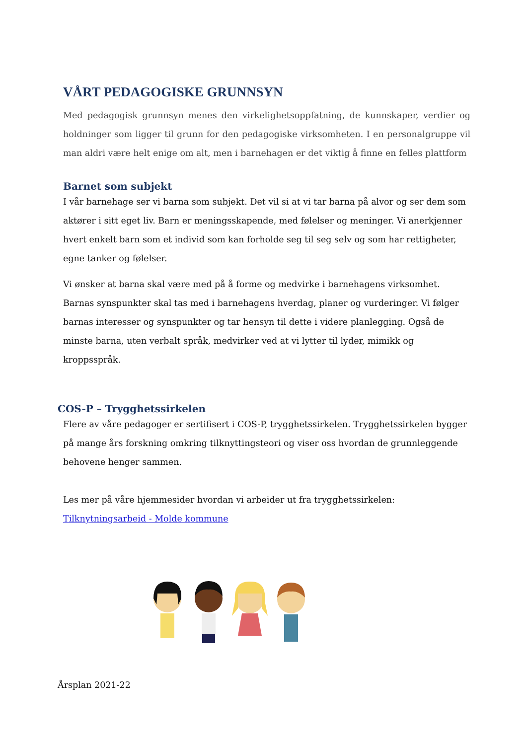VÅRT PEDAGOGISKE GRUNNSYN
Med pedagogisk grunnsyn menes den virkelighetsoppfatning, de kunnskaper, verdier og holdninger som ligger til grunn for den pedagogiske virksomheten. I en personalgruppe vil man aldri være helt enige om alt, men i barnehagen er det viktig å finne en felles plattform
Barnet som subjekt
I vår barnehage ser vi barna som subjekt. Det vil si at vi tar barna på alvor og ser dem som aktører i sitt eget liv. Barn er meningsskapende, med følelser og meninger. Vi anerkjenner hvert enkelt barn som et individ som kan forholde seg til seg selv og som har rettigheter, egne tanker og følelser.
Vi ønsker at barna skal være med på å forme og medvirke i barnehagens virksomhet. Barnas synspunkter skal tas med i barnehagens hverdag, planer og vurderinger. Vi følger barnas interesser og synspunkter og tar hensyn til dette i videre planlegging. Også de minste barna, uten verbalt språk, medvirker ved at vi lytter til lyder, mimikk og kroppsspråk.
COS-P – Trygghetssirkelen
Flere av våre pedagoger er sertifisert i COS-P, trygghetssirkelen. Trygghetssirkelen bygger på mange års forskning omkring tilknyttingsteori og viser oss hvordan de grunnleggende behovene henger sammen.
Les mer på våre hjemmesider hvordan vi arbeider ut fra trygghetssirkelen:
Tilknytningsarbeid - Molde kommune
Årsplan 2021-22